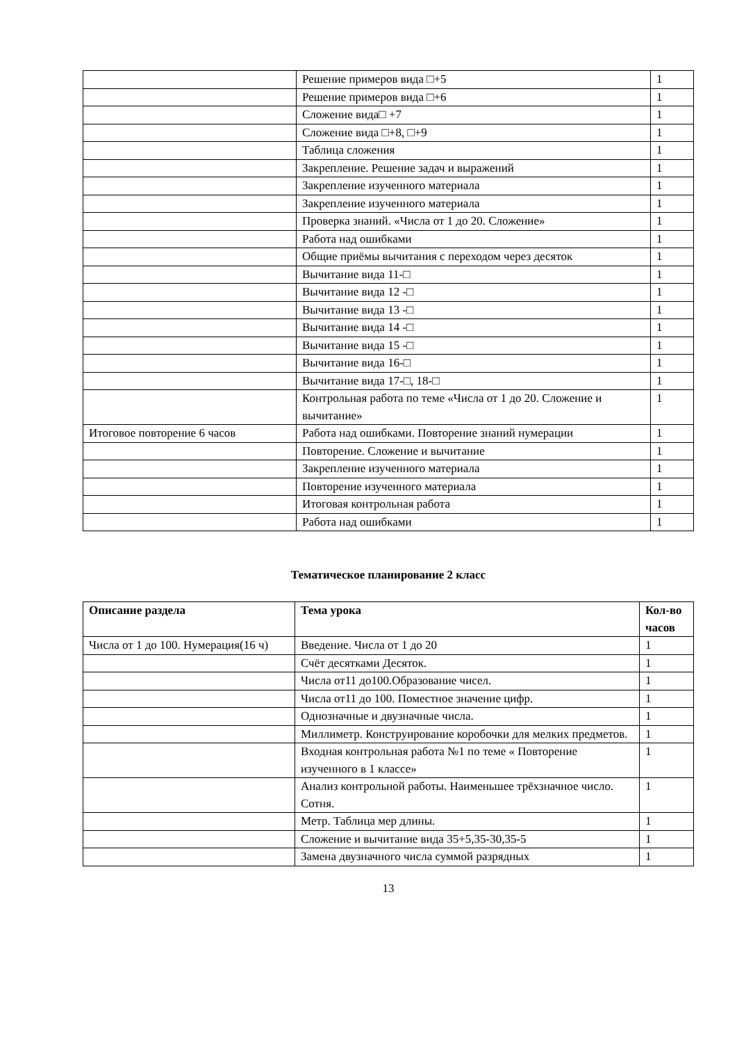| | Решение примеров вида □+5 | 1 |
| | Решение примеров вида □+6 | 1 |
| | Сложение вида□ +7 | 1 |
| | Сложение вида □+8, □+9 | 1 |
| | Таблица сложения | 1 |
| | Закрепление. Решение задач и выражений | 1 |
| | Закрепление изученного материала | 1 |
| | Закрепление изученного материала | 1 |
| | Проверка знаний. «Числа от 1 до 20. Сложение» | 1 |
| | Работа над ошибками | 1 |
| | Общие приёмы вычитания с переходом через десяток | 1 |
| | Вычитание вида 11-□ | 1 |
| | Вычитание вида 12 -□ | 1 |
| | Вычитание вида 13 -□ | 1 |
| | Вычитание вида 14 -□ | 1 |
| | Вычитание вида 15 -□ | 1 |
| | Вычитание вида 16-□ | 1 |
| | Вычитание вида 17-□, 18-□ | 1 |
| | Контрольная работа по теме «Числа от 1 до 20. Сложение и вычитание» | 1 |
| Итоговое повторение 6 часов | Работа над ошибками. Повторение знаний нумерации | 1 |
| | Повторение. Сложение и вычитание | 1 |
| | Закрепление изученного материала | 1 |
| | Повторение изученного материала | 1 |
| | Итоговая контрольная работа | 1 |
| | Работа над ошибками | 1 |
Тематическое планирование 2 класс
| Описание раздела | Тема урока | Кол-во часов |
| --- | --- | --- |
| Числа от 1 до 100. Нумерация(16 ч) | Введение. Числа от 1 до 20 | 1 |
| | Счёт десятками Десяток. | 1 |
| | Числа от11 до100.Образование чисел. | 1 |
| | Числа от11 до 100. Поместное значение цифр. | 1 |
| | Однозначные и двузначные числа. | 1 |
| | Миллиметр. Конструирование коробочки для мелких предметов. | 1 |
| | Входная контрольная работа №1 по теме « Повторение изученного в 1 классе» | 1 |
| | Анализ контрольной работы. Наименьшее трёхзначное число. Сотня. | 1 |
| | Метр. Таблица мер длины. | 1 |
| | Сложение и вычитание вида 35+5,35-30,35-5 | 1 |
| | Замена двузначного числа суммой разрядных | 1 |
13